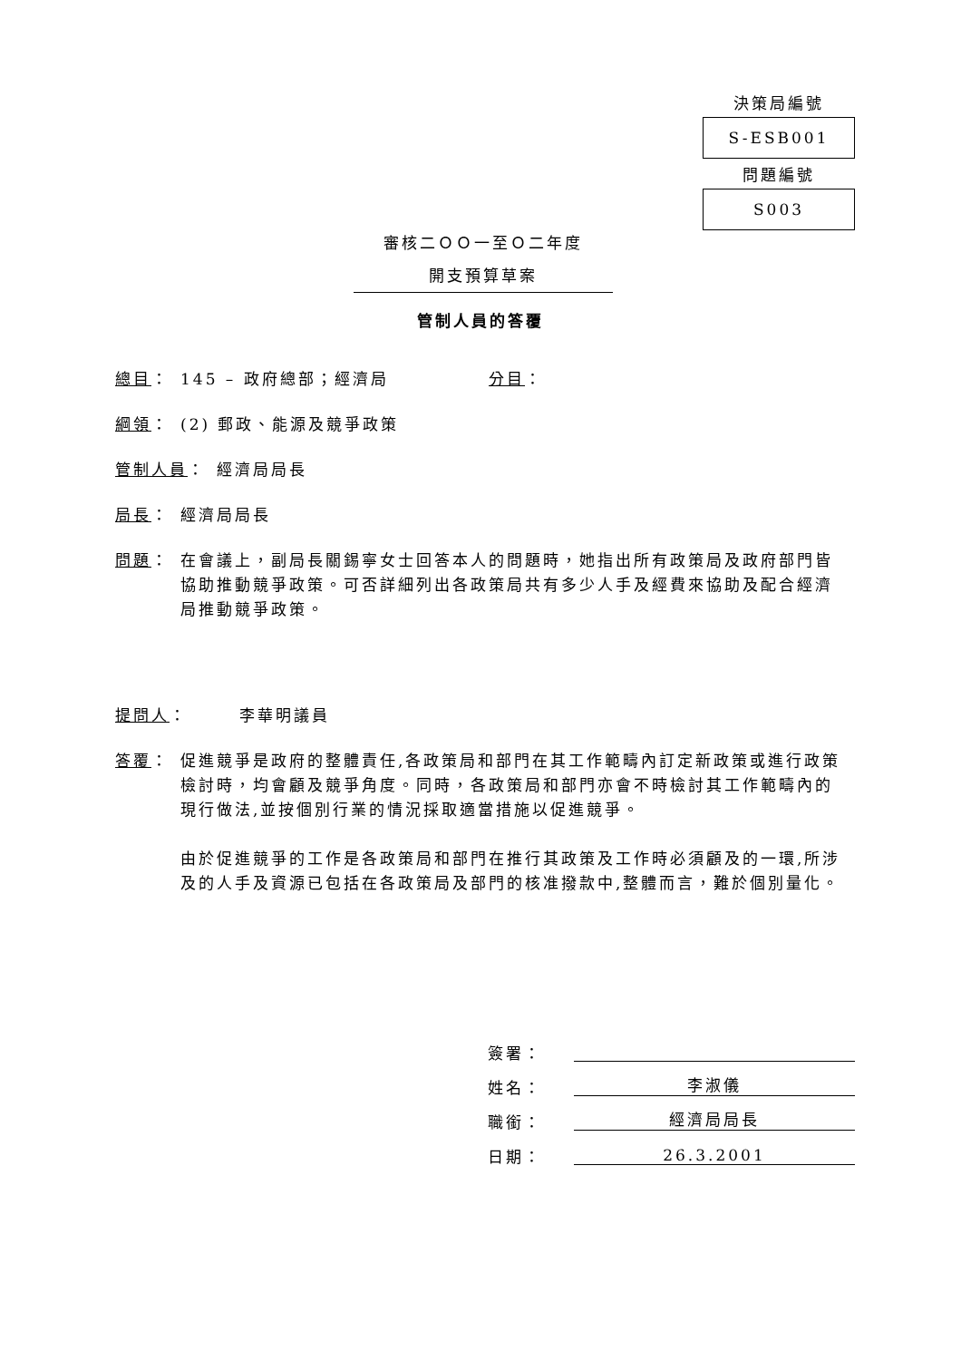決策局編號
S-ESB001
問題編號
S003
審核二ＯＯ一至Ｏ二年度
開支預算草案
管制人員的答覆
總目： 145 – 政府總部；經濟局 分目：
綱領： (2) 郵政、能源及競爭政策
管制人員： 經濟局局長
局長： 經濟局局長
問題： 在會議上，副局長關錫寧女士回答本人的問題時，她指出所有政策局及政府部門皆協助推動競爭政策。可否詳細列出各政策局共有多少人手及經費來協助及配合經濟局推動競爭政策。
提問人： 李華明議員
答覆： 促進競爭是政府的整體責任,各政策局和部門在其工作範疇內訂定新政策或進行政策檢討時，均會顧及競爭角度。同時，各政策局和部門亦會不時檢討其工作範疇內的現行做法,並按個別行業的情況採取適當措施以促進競爭。
由於促進競爭的工作是各政策局和部門在推行其政策及工作時必須顧及的一環,所涉及的人手及資源已包括在各政策局及部門的核准撥款中,整體而言，難於個別量化。
簽署：
姓名： 李淑儀
職銜： 經濟局局長
日期： 26.3.2001